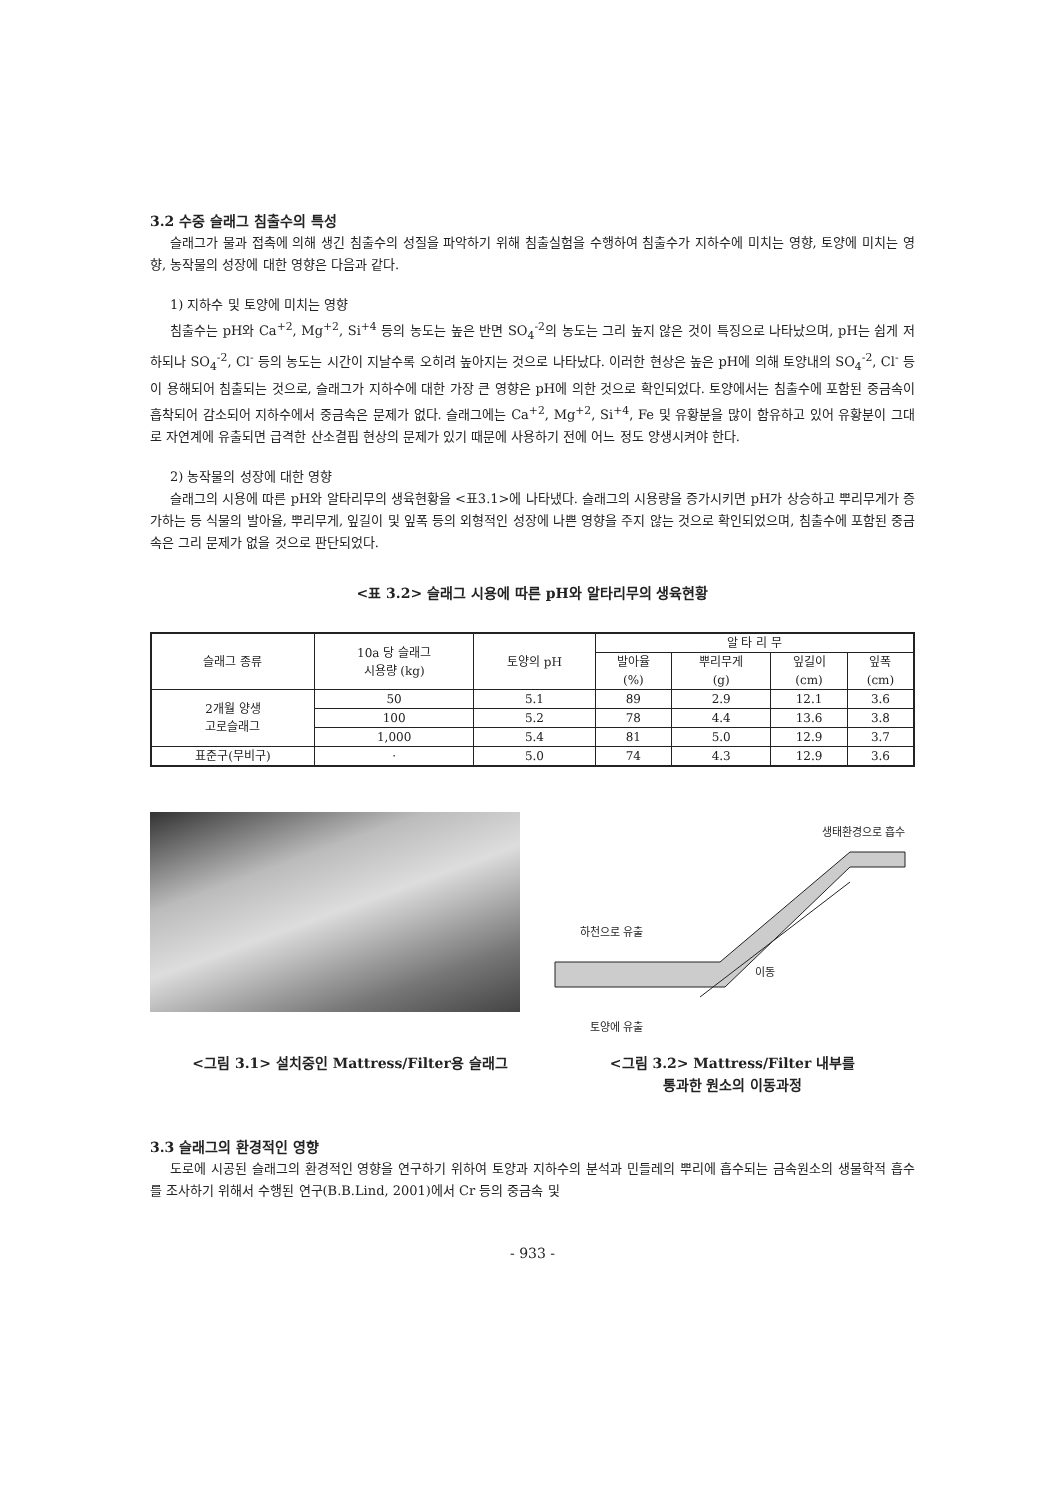3.2 수중 슬래그 침출수의 특성
슬래그가 물과 접촉에 의해 생긴 침출수의 성질을 파악하기 위해 침출실험을 수행하여 침출수가 지하수에 미치는 영향, 토양에 미치는 영향, 농작물의 성장에 대한 영향은 다음과 같다.
1) 지하수 및 토양에 미치는 영향
침출수는 pH와 Ca<sup>+2</sup>, Mg<sup>+2</sup>, Si<sup>+4</sup> 등의 농도는 높은 반면 SO<sub>4</sub><sup>-2</sup>의 농도는 그리 높지 않은 것이 특징으로 나타났으며, pH는 쉽게 저하되나 SO<sub>4</sub><sup>-2</sup>, Cl<sup>-</sup> 등의 농도는 시간이 지날수록 오히려 높아지는 것으로 나타났다. 이러한 현상은 높은 pH에 의해 토양내의 SO<sub>4</sub><sup>-2</sup>, Cl<sup>-</sup> 등이 용해되어 침출되는 것으로, 슬래그가 지하수에 대한 가장 큰 영향은 pH에 의한 것으로 확인되었다. 토양에서는 침출수에 포함된 중금속이 흡착되어 감소되어 지하수에서 중금속은 문제가 없다. 슬래그에는 Ca<sup>+2</sup>, Mg<sup>+2</sup>, Si<sup>+4</sup>, Fe 및 유황분을 많이 함유하고 있어 유황분이 그대로 자연계에 유출되면 급격한 산소결핍 현상의 문제가 있기 때문에 사용하기 전에 어느 정도 양생시켜야 한다.
2) 농작물의 성장에 대한 영향
슬래그의 시용에 따른 pH와 알타리무의 생육현황을 <표3.1>에 나타냈다. 슬래그의 시용량을 증가시키면 pH가 상승하고 뿌리무게가 증가하는 등 식물의 발아율, 뿌리무게, 잎길이 및 잎폭 등의 외형적인 성장에 나쁜 영향을 주지 않는 것으로 확인되었으며, 침출수에 포함된 중금속은 그리 문제가 없을 것으로 판단되었다.
<표 3.2> 슬래그 시용에 따른 pH와 알타리무의 생육현황
| 슬래그 종류 | 10a 당 슬래그 시용량 (kg) | 토양의 pH | 알 타 리 무 | | | |
| --- | --- | --- | --- | --- | --- | --- |
| | | | 발아율 (%) | 뿌리무게 (g) | 잎길이 (cm) | 잎폭 (cm) |
| 2개월 양생 고로슬래그 | 50 | 5.1 | 89 | 2.9 | 12.1 | 3.6 |
| | 100 | 5.2 | 78 | 4.4 | 13.6 | 3.8 |
| | 1,000 | 5.4 | 81 | 5.0 | 12.9 | 3.7 |
| 표준구(무비구) | · | 5.0 | 74 | 4.3 | 12.9 | 3.6 |
생태환경으로 흡수
하천으로 유출
이동
토양에 유출
<그림 3.1> 설치중인 Mattress/Filter용 슬래그 <그림 3.2> Mattress/Filter 내부를
통과한 원소의 이동과정
3.3 슬래그의 환경적인 영향
도로에 시공된 슬래그의 환경적인 영향을 연구하기 위하여 토양과 지하수의 분석과 민들레의 뿌리에 흡수되는 금속원소의 생물학적 흡수를 조사하기 위해서 수행된 연구(B.B.Lind, 2001)에서 Cr 등의 중금속 및
- 933 -